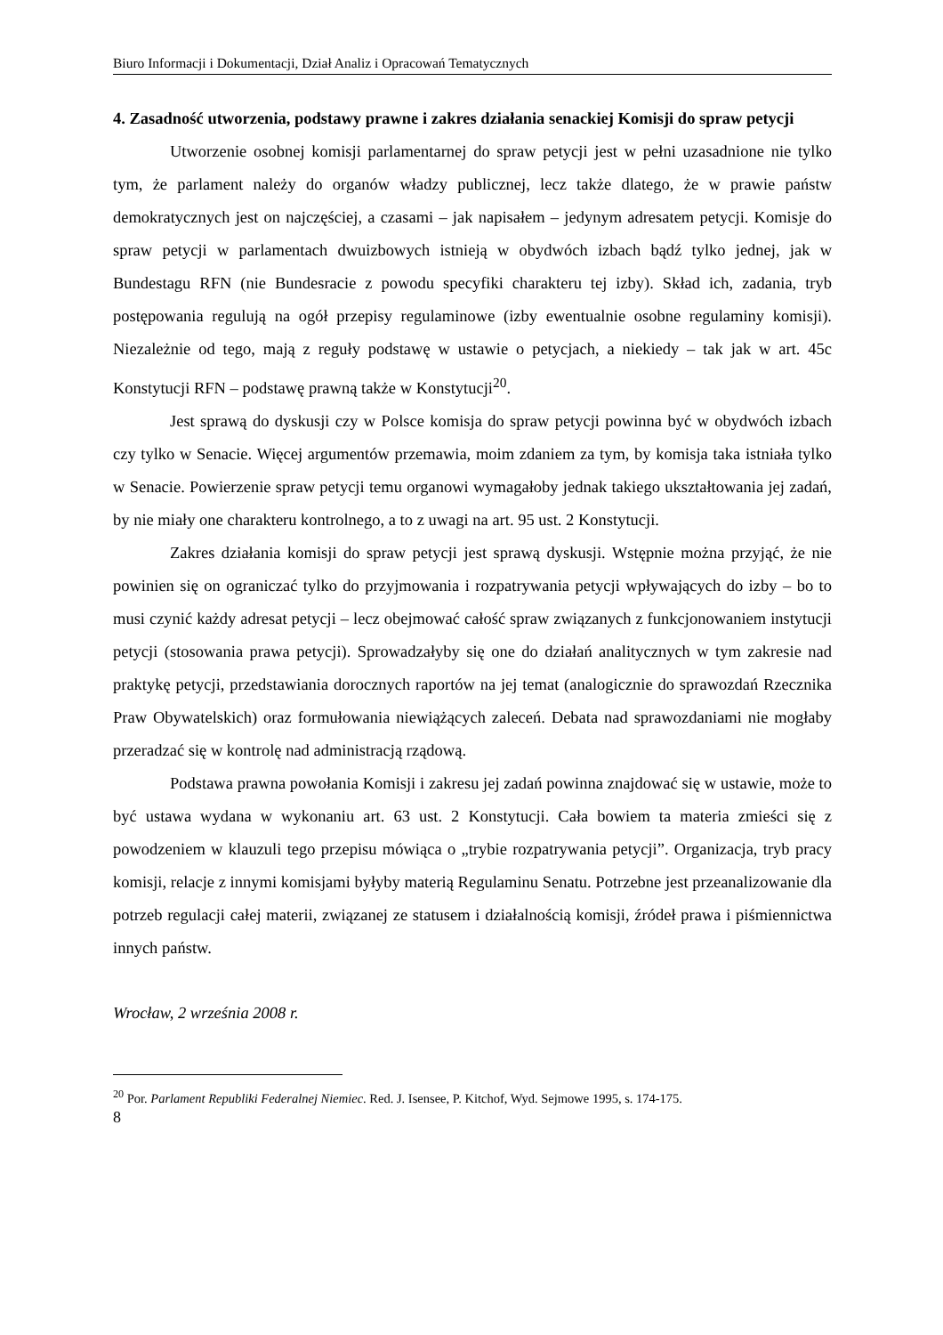Biuro Informacji i Dokumentacji, Dział Analiz i Opracowań Tematycznych
4. Zasadność utworzenia, podstawy prawne i zakres działania senackiej Komisji do spraw petycji
Utworzenie osobnej komisji parlamentarnej do spraw petycji jest w pełni uzasadnione nie tylko tym, że parlament należy do organów władzy publicznej, lecz także dlatego, że w prawie państw demokratycznych jest on najczęściej, a czasami – jak napisałem – jedynym adresatem petycji. Komisje do spraw petycji w parlamentach dwuizbowych istnieją w obydwóch izbach bądź tylko jednej, jak w Bundestagu RFN (nie Bundesracie z powodu specyfiki charakteru tej izby). Skład ich, zadania, tryb postępowania regulują na ogół przepisy regulaminowe (izby ewentualnie osobne regulaminy komisji). Niezależnie od tego, mają z reguły podstawę w ustawie o petycjach, a niekiedy – tak jak w art. 45c Konstytucji RFN – podstawę prawną także w Konstytucji<sup>20</sup>.
Jest sprawą do dyskusji czy w Polsce komisja do spraw petycji powinna być w obydwóch izbach czy tylko w Senacie. Więcej argumentów przemawia, moim zdaniem za tym, by komisja taka istniała tylko w Senacie. Powierzenie spraw petycji temu organowi wymagałoby jednak takiego ukształtowania jej zadań, by nie miały one charakteru kontrolnego, a to z uwagi na art. 95 ust. 2 Konstytucji.
Zakres działania komisji do spraw petycji jest sprawą dyskusji. Wstępnie można przyjąć, że nie powinien się on ograniczać tylko do przyjmowania i rozpatrywania petycji wpływających do izby – bo to musi czynić każdy adresat petycji – lecz obejmować całość spraw związanych z funkcjonowaniem instytucji petycji (stosowania prawa petycji). Sprowadzałyby się one do działań analitycznych w tym zakresie nad praktykę petycji, przedstawiania dorocznych raportów na jej temat (analogicznie do sprawozdań Rzecznika Praw Obywatelskich) oraz formułowania niewiążących zaleceń. Debata nad sprawozdaniami nie mogłaby przeradzać się w kontrolę nad administracją rządową.
Podstawa prawna powołania Komisji i zakresu jej zadań powinna znajdować się w ustawie, może to być ustawa wydana w wykonaniu art. 63 ust. 2 Konstytucji. Cała bowiem ta materia zmieści się z powodzeniem w klauzuli tego przepisu mówiąca o „trybie rozpatrywania petycji”. Organizacja, tryb pracy komisji, relacje z innymi komisjami byłyby materią Regulaminu Senatu. Potrzebne jest przeanalizowanie dla potrzeb regulacji całej materii, związanej ze statusem i działalnością komisji, źródeł prawa i piśmiennictwa innych państw.
Wrocław, 2 września 2008 r.
<sup>20</sup> Por. Parlament Republiki Federalnej Niemiec. Red. J. Isensee, P. Kitchof, Wyd. Sejmowe 1995, s. 174-175.
8